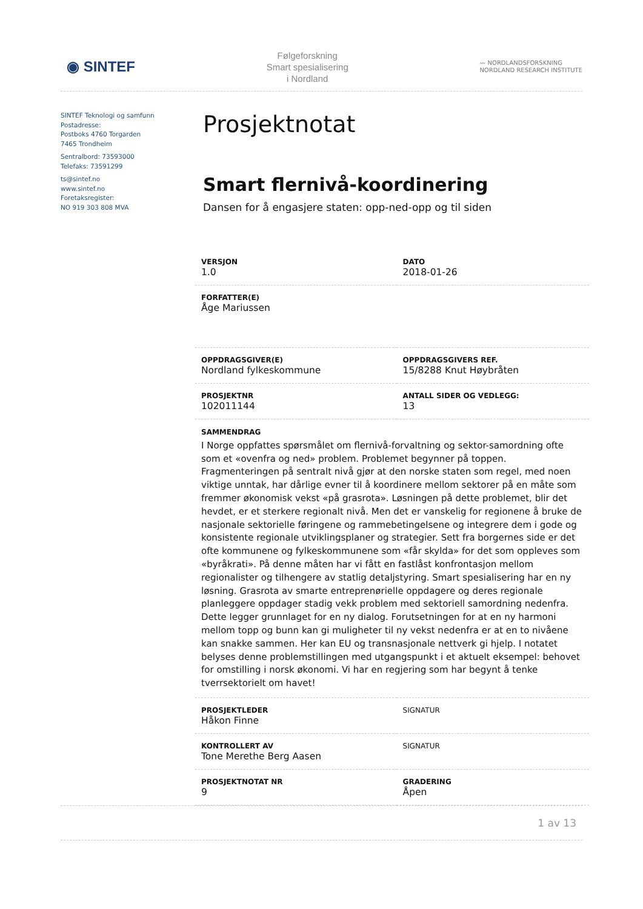◉ SINTEF
Følgeforskning
Smart spesialisering
i Nordland
〰 NORDLANDSFORSKNING
NORDLAND RESEARCH INSTITUTE
SINTEF Teknologi og samfunn
Postadresse:
Postboks 4760 Torgarden
7465 Trondheim
Sentralbord: 73593000
Telefaks: 73591299
ts@sintef.no
www.sintef.no
Foretaksregister:
NO 919 303 808 MVA
Prosjektnotat
Smart flernivå-koordinering
Dansen for å engasjere staten: opp-ned-opp og til siden
| VERSJON 1.0 | DATO 2018-01-26 |
| FORFATTER(E) Åge Mariussen | |
| OPPDRAGSGIVER(E) Nordland fylkeskommune | OPPDRAGSGIVERS REF. 15/8288 Knut Høybråten |
| PROSJEKTNR 102011144 | ANTALL SIDER OG VEDLEGG: 13 |
| SAMMENDRAG I Norge oppfattes spørsmålet om flernivå-forvaltning og sektor-samordning ofte som et «ovenfra og ned» problem. Problemet begynner på toppen. Fragmenteringen på sentralt nivå gjør at den norske staten som regel, med noen viktige unntak, har dårlige evner til å koordinere mellom sektorer på en måte som fremmer økonomisk vekst «på grasrota». Løsningen på dette problemet, blir det hevdet, er et sterkere regionalt nivå. Men det er vanskelig for regionene å bruke de nasjonale sektorielle føringene og rammebetingelsene og integrere dem i gode og konsistente regionale utviklingsplaner og strategier. Sett fra borgernes side er det ofte kommunene og fylkeskommunene som «får skylda» for det som oppleves som «byråkrati». På denne måten har vi fått en fastlåst konfrontasjon mellom regionalister og tilhengere av statlig detaljstyring. Smart spesialisering har en ny løsning. Grasrota av smarte entreprenørielle oppdagere og deres regionale planleggere oppdager stadig vekk problem med sektoriell samordning nedenfra. Dette legger grunnlaget for en ny dialog. Forutsetningen for at en ny harmoni mellom topp og bunn kan gi muligheter til ny vekst nedenfra er at en to nivåene kan snakke sammen. Her kan EU og transnasjonale nettverk gi hjelp. I notatet belyses denne problemstillingen med utgangspunkt i et aktuelt eksempel: behovet for omstilling i norsk økonomi. Vi har en regjering som har begynt å tenke tverrsektorielt om havet! | |
| PROSJEKTLEDER Håkon Finne | SIGNATUR |
| KONTROLLERT AV Tone Merethe Berg Aasen | SIGNATUR |
| PROSJEKTNOTAT NR 9 | GRADERING Åpen |
1 av 13